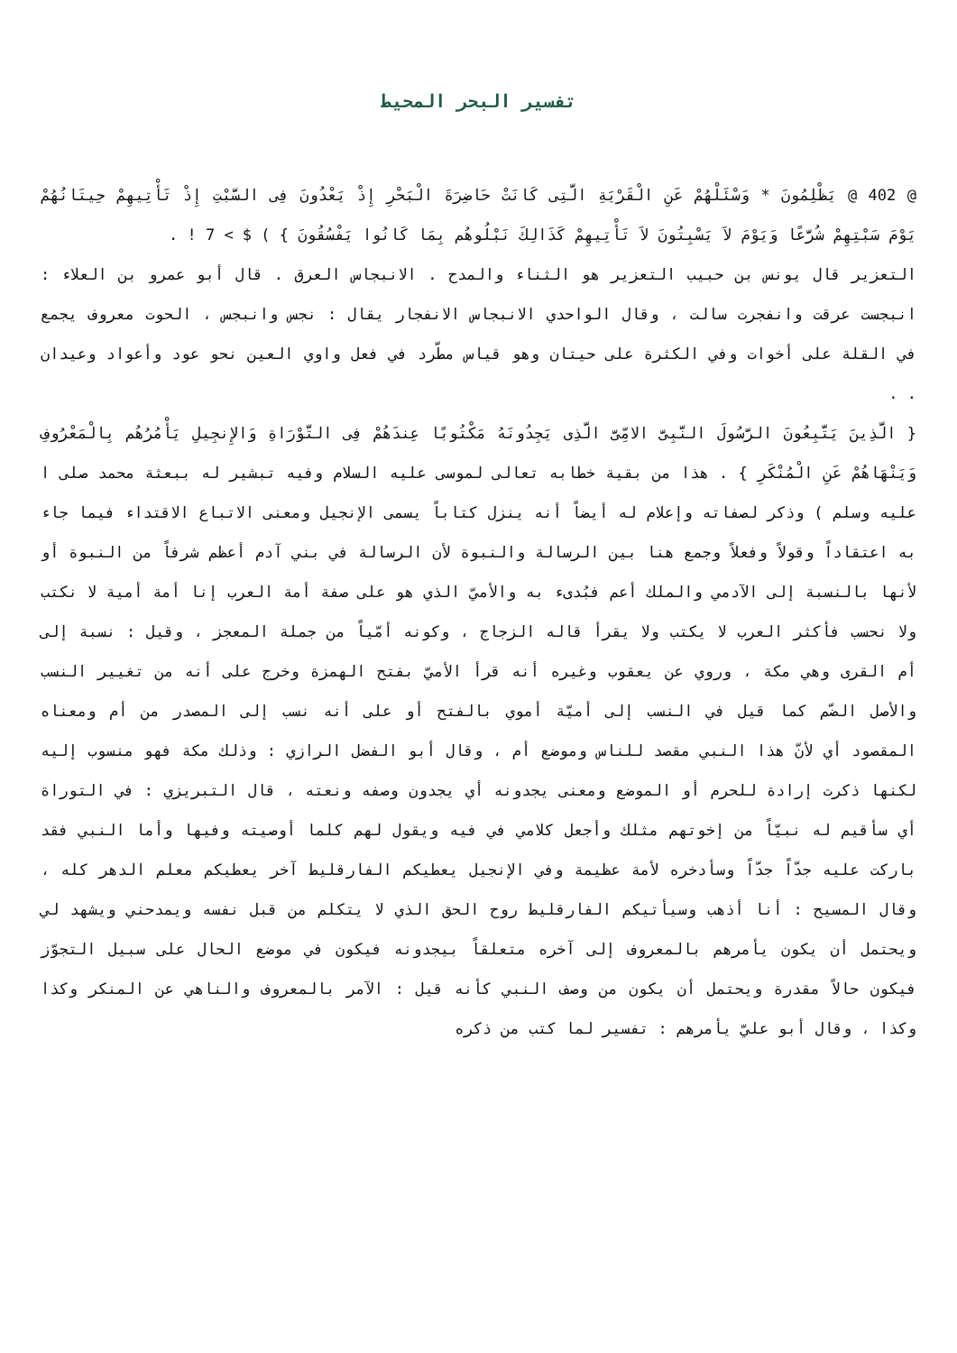تفسير البحر المحيط
@ 402 @ يَظْلِمُونَ * وَسْئَلْهُمْ عَنِ الْقَرْيَةِ الَّتِى كَانَتْ حَاضِرَةَ الْبَحْرِ إِذْ يَعْدُونَ فِى السَّبْتِ إِذْ تَأْتِيهِمْ حِيتَانُهُمْ يَوْمَ سَبْتِهِمْ شُرَّعًا وَيَوْمَ لاَ يَسْبِتُونَ لاَ تَأْتِيهِمْ كَذَالِكَ نَبْلُوهُم بِمَا كَانُوا يَفْسُقُونَ } ) $ > 7 ! .
التعزير قال يونس بن حبيب التعزير هو الثناء والمدح . الانبجاس العرق . قال أبو عمرو بن العلاء : انبجست عرقت وانفجرت سالت ، وقال الواحدي الانبجاس الانفجار يقال : نجس وانبجس ، الحوت معروف يجمع في القلة على أخوات وفي الكثرة على حيتان وهو قياس مطّرد في فعل واوي العين نحو عود وأعواد وعيدان . .
{ الَّذِينَ يَتَّبِعُونَ الرَّسُولَ النَّبِىَّ الامِّىَّ الَّذِى يَجِدُونَهُ مَكْتُوبًا عِندَهُمْ فِى التَّوْرَاةِ وَالإِنجِيلِ يَأْمُرُهُم بِالْمَعْرُوفِ وَيَنْهَاهُمْ عَنِ الْمُنْكَرِ } . هذا من بقية خطابه تعالى لموسى عليه السلام وفيه تبشير له ببعثة محمد صلى ا عليه وسلم ) وذكر لصفاته وإعلام له أيضاً أنه ينزل كتاباً يسمى الإنجيل ومعنى الاتباع الاقتداء فيما جاء به اعتقاداً وقولاً وفعلاً وجمع هنا بين الرسالة والنبوة لأن الرسالة في بني آدم أعظم شرفاً من النبوة أو لأنها بالنسبة إلى الآدمي والملك أعم فبُدىء به والأميّ الذي هو على صفة أمة العرب إنا أمة أمية لا نكتب ولا نحسب فأكثر العرب لا يكتب ولا يقرأ قاله الزجاج ، وكونه أمّياً من جملة المعجز ، وقيل : نسبة إلى أم القرى وهي مكة ، وروي عن يعقوب وغيره أنه قرأ الأميّ بفتح الهمزة وخرج على أنه من تغيير النسب والأصل الضّم كما قيل في النسب إلى أميّة أموي بالفتح أو على أنه نسب إلى المصدر من أم ومعناه المقصود أي لأنّ هذا النبي مقصد للناس وموضع أم ، وقال أبو الفضل الرازي : وذلك مكة فهو منسوب إليه لكنها ذكرت إرادة للحرم أو الموضع ومعنى يجدونه أي يجدون وصفه ونعته ، قال التبريزي : في التوراة أي سأقيم له نبيّاً من إخوتهم مثلك وأجعل كلامي في فيه ويقول لهم كلما أوصيته وفيها وأما النبي فقد باركت عليه جدّاً جدّاً وسأدخره لأمة عظيمة وفي الإنجيل يعطيكم الفارقليط آخر يعطيكم معلم الدهر كله ، وقال المسيح : أنا أذهب وسيأتيكم الفارقليط روح الحق الذي لا يتكلم من قبل نفسه ويمدحني ويشهد لي ويحتمل أن يكون يأمرهم بالمعروف إلى آخره متعلقاً بيجدونه فيكون في موضع الحال على سبيل التجوّز فيكون حالاً مقدرة ويحتمل أن يكون من وصف النبي كأنه قيل : الآمر بالمعروف والناهي عن المنكر وكذا وكذا ، وقال أبو عليّ يأمرهم : تفسير لما كتب من ذكره